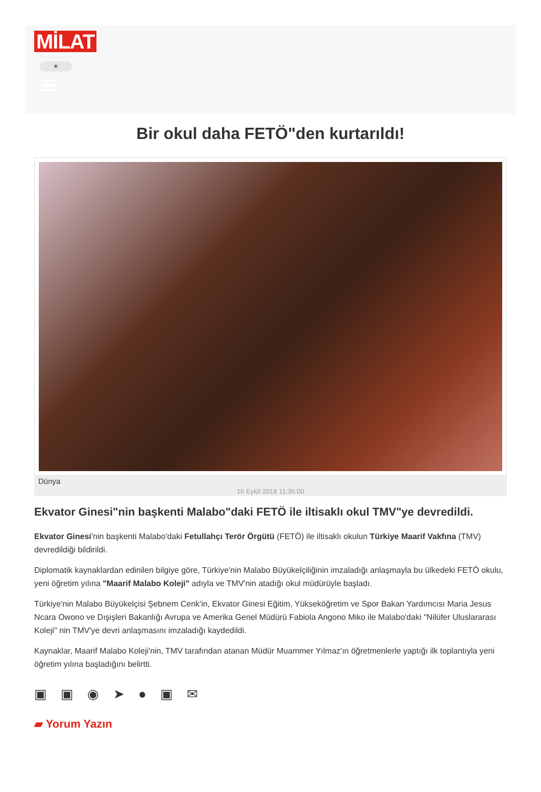MİLAT
Parlak Mod
☀
Bir okul daha FETÖ"den kurtarıldı!
Dünya
16 Eylül 2018 11:36:00
Ekvator Ginesi"nin başkenti Malabo"daki FETÖ ile iltisaklı okul TMV"ye devredildi.
Ekvator Ginesi'nin başkenti Malabo'daki Fetullahçı Terör Örgütü (FETÖ) ile iltisaklı okulun Türkiye Maarif Vakfına (TMV) devredildiği bildirildi.
Diplomatik kaynaklardan edinilen bilgiye göre, Türkiye'nin Malabo Büyükelçiliğinin imzaladığı anlaşmayla bu ülkedeki FETÖ okulu, yeni öğretim yılına "Maarif Malabo Koleji" adıyla ve TMV'nin atadığı okul müdürüyle başladı.
Türkiye'nin Malabo Büyükelçisi Şebnem Cenk'in, Ekvator Ginesi Eğitim, Yükseköğretim ve Spor Bakan Yardımcısı Maria Jesus Ncara Owono ve Dışişleri Bakanlığı Avrupa ve Amerika Genel Müdürü Fabiola Angono Miko ile Malabo'daki "Nilüfer Uluslararası Koleji" nin TMV'ye devri anlaşmasını imzaladığı kaydedildi.
Kaynaklar, Maarif Malabo Koleji'nin, TMV tarafından atanan Müdür Muammer Yılmaz'ın öğretmenlerle yaptığı ilk toplantıyla yeni öğretim yılına başladığını belirtti.
▣ ▣ ◉ ➤ ● ▣ ✉
▰ Yorum Yazın